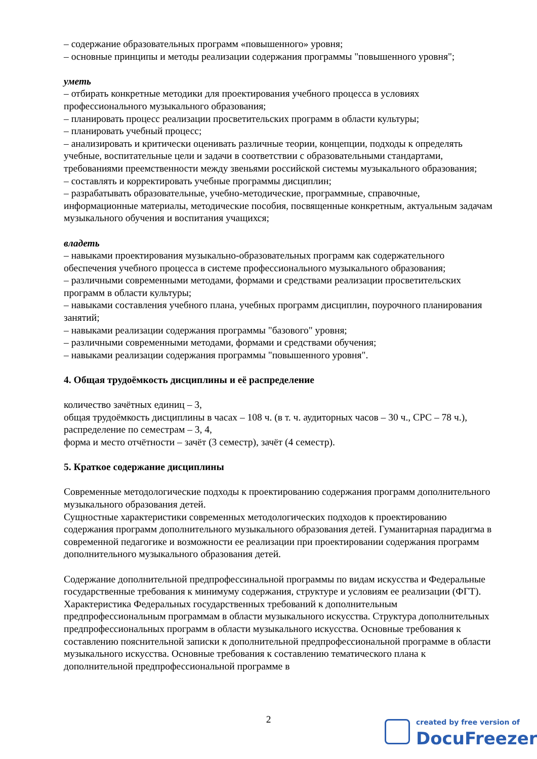– содержание образовательных программ «повышенного» уровня;
– основные принципы и методы реализации содержания программы "повышенного уровня";
уметь
– отбирать конкретные методики для проектирования учебного процесса в условиях профессионального музыкального образования;
– планировать процесс реализации просветительских программ в области культуры;
– планировать учебный процесс;
– анализировать и критически оценивать различные теории, концепции, подходы к определять учебные, воспитательные цели и задачи в соответствии с образовательными стандартами, требованиями преемственности между звеньями российской системы музыкального образования;
– составлять и корректировать учебные программы дисциплин;
– разрабатывать образовательные, учебно-методические, программные, справочные, информационные материалы, методические пособия, посвященные конкретным, актуальным задачам музыкального обучения и воспитания учащихся;
владеть
– навыками проектирования музыкально-образовательных программ как содержательного обеспечения учебного процесса в системе профессионального музыкального образования;
– различными современными методами, формами и средствами реализации просветительских программ в области культуры;
– навыками составления учебного плана, учебных программ дисциплин, поурочного планирования занятий;
– навыками реализации содержания программы "базового" уровня;
– различными современными методами, формами и средствами обучения;
– навыками реализации содержания программы "повышенного уровня".
4. Общая трудоёмкость дисциплины и её распределение
количество зачётных единиц – 3,
общая трудоёмкость дисциплины в часах – 108 ч. (в т. ч. аудиторных часов – 30 ч., СРС – 78 ч.),
распределение по семестрам – 3, 4,
форма и место отчётности – зачёт (3 семестр), зачёт (4 семестр).
5. Краткое содержание дисциплины
Современные методологические подходы к проектированию содержания программ дополнительного музыкального образования детей.
Сущностные характеристики современных методологических подходов к проектированию содержания программ дополнительного музыкального образования детей. Гуманитарная парадигма в современной педагогике и возможности ее реализации при проектировании содержания программ дополнительного музыкального образования детей.
Содержание дополнительной предпрофессинальной программы по видам искусства и Федеральные государственные требования к минимуму содержания, структуре и условиям ее реализации (ФГТ).
Характеристика Федеральных государственных требований к дополнительным предпрофессиональным программам в области музыкального искусства. Структура дополнительных предпрофессиональных программ в области музыкального искусства. Основные требования к составлению пояснительной записки к дополнительной предпрофессиональной программе в области музыкального искусства. Основные требования к составлению тематического плана к дополнительной предпрофессиональной программе в
2
created by free version of
DocuFreezer